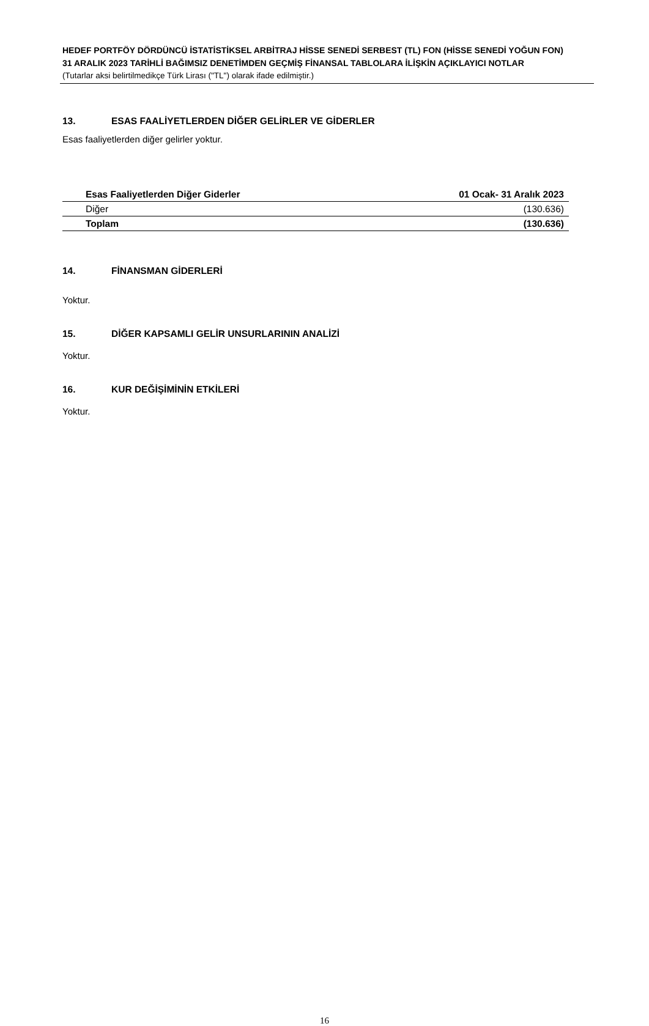HEDEF PORTFÖY DÖRDÜNCÜ İSTATİSTİKSEL ARBİTRAJ HİSSE SENEDİ SERBEST (TL) FON (HİSSE SENEDİ YOĞUN FON)
31 ARALIK 2023 TARİHLİ BAĞIMSIZ DENETİMDEN GEÇMİŞ FİNANSAL TABLOLARA İLİŞKİN AÇIKLAYICI NOTLAR
(Tutarlar aksi belirtilmedikçe Türk Lirası ("TL") olarak ifade edilmiştir.)
13. ESAS FAALİYETLERDEN DİĞER GELİRLER VE GİDERLER
Esas faaliyetlerden diğer gelirler yoktur.
| Esas Faaliyetlerden Diğer Giderler | 01 Ocak- 31 Aralık 2023 |
| --- | --- |
| Diğer | (130.636) |
| Toplam | (130.636) |
14. FİNANSMAN GİDERLERİ
Yoktur.
15. DİĞER KAPSAMLI GELİR UNSURLARININ ANALİZİ
Yoktur.
16. KUR DEĞİŞİMİNİN ETKİLERİ
Yoktur.
16